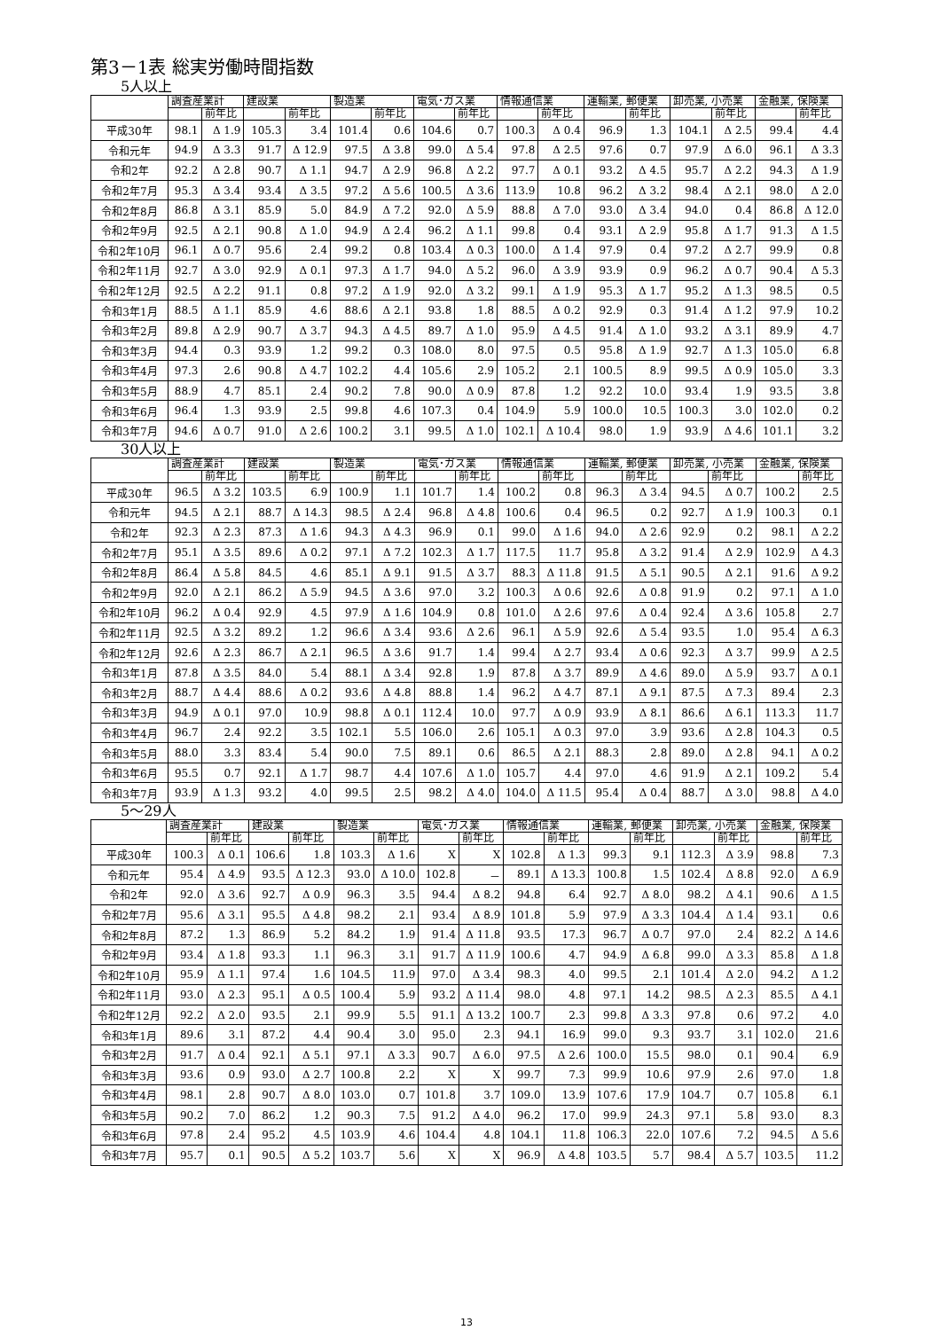第3－1表 総実労働時間指数
5人以上
| | 調査産業計 | | 建設業 | | 製造業 | | 電気･ガス業 | | 情報通信業 | | 運輸業, 郵便業 | | 卸売業, 小売業 | | 金融業, 保険業 | |
| --- | --- | --- | --- | --- | --- | --- | --- | --- | --- | --- | --- | --- | --- | --- | --- | --- |
| | | 前年比 | | 前年比 | | 前年比 | | 前年比 | | 前年比 | | 前年比 | | 前年比 | | 前年比 |
| 平成30年 | 98.1 | Δ 1.9 | 105.3 | 3.4 | 101.4 | 0.6 | 104.6 | 0.7 | 100.3 | Δ 0.4 | 96.9 | 1.3 | 104.1 | Δ 2.5 | 99.4 | 4.4 |
| 令和元年 | 94.9 | Δ 3.3 | 91.7 | Δ 12.9 | 97.5 | Δ 3.8 | 99.0 | Δ 5.4 | 97.8 | Δ 2.5 | 97.6 | 0.7 | 97.9 | Δ 6.0 | 96.1 | Δ 3.3 |
| 令和2年 | 92.2 | Δ 2.8 | 90.7 | Δ 1.1 | 94.7 | Δ 2.9 | 96.8 | Δ 2.2 | 97.7 | Δ 0.1 | 93.2 | Δ 4.5 | 95.7 | Δ 2.2 | 94.3 | Δ 1.9 |
| 令和2年7月 | 95.3 | Δ 3.4 | 93.4 | Δ 3.5 | 97.2 | Δ 5.6 | 100.5 | Δ 3.6 | 113.9 | 10.8 | 96.2 | Δ 3.2 | 98.4 | Δ 2.1 | 98.0 | Δ 2.0 |
| 令和2年8月 | 86.8 | Δ 3.1 | 85.9 | 5.0 | 84.9 | Δ 7.2 | 92.0 | Δ 5.9 | 88.8 | Δ 7.0 | 93.0 | Δ 3.4 | 94.0 | 0.4 | 86.8 | Δ 12.0 |
| 令和2年9月 | 92.5 | Δ 2.1 | 90.8 | Δ 1.0 | 94.9 | Δ 2.4 | 96.2 | Δ 1.1 | 99.8 | 0.4 | 93.1 | Δ 2.9 | 95.8 | Δ 1.7 | 91.3 | Δ 1.5 |
| 令和2年10月 | 96.1 | Δ 0.7 | 95.6 | 2.4 | 99.2 | 0.8 | 103.4 | Δ 0.3 | 100.0 | Δ 1.4 | 97.9 | 0.4 | 97.2 | Δ 2.7 | 99.9 | 0.8 |
| 令和2年11月 | 92.7 | Δ 3.0 | 92.9 | Δ 0.1 | 97.3 | Δ 1.7 | 94.0 | Δ 5.2 | 96.0 | Δ 3.9 | 93.9 | 0.9 | 96.2 | Δ 0.7 | 90.4 | Δ 5.3 |
| 令和2年12月 | 92.5 | Δ 2.2 | 91.1 | 0.8 | 97.2 | Δ 1.9 | 92.0 | Δ 3.2 | 99.1 | Δ 1.9 | 95.3 | Δ 1.7 | 95.2 | Δ 1.3 | 98.5 | 0.5 |
| 令和3年1月 | 88.5 | Δ 1.1 | 85.9 | 4.6 | 88.6 | Δ 2.1 | 93.8 | 1.8 | 88.5 | Δ 0.2 | 92.9 | 0.3 | 91.4 | Δ 1.2 | 97.9 | 10.2 |
| 令和3年2月 | 89.8 | Δ 2.9 | 90.7 | Δ 3.7 | 94.3 | Δ 4.5 | 89.7 | Δ 1.0 | 95.9 | Δ 4.5 | 91.4 | Δ 1.0 | 93.2 | Δ 3.1 | 89.9 | 4.7 |
| 令和3年3月 | 94.4 | 0.3 | 93.9 | 1.2 | 99.2 | 0.3 | 108.0 | 8.0 | 97.5 | 0.5 | 95.8 | Δ 1.9 | 92.7 | Δ 1.3 | 105.0 | 6.8 |
| 令和3年4月 | 97.3 | 2.6 | 90.8 | Δ 4.7 | 102.2 | 4.4 | 105.6 | 2.9 | 105.2 | 2.1 | 100.5 | 8.9 | 99.5 | Δ 0.9 | 105.0 | 3.3 |
| 令和3年5月 | 88.9 | 4.7 | 85.1 | 2.4 | 90.2 | 7.8 | 90.0 | Δ 0.9 | 87.8 | 1.2 | 92.2 | 10.0 | 93.4 | 1.9 | 93.5 | 3.8 |
| 令和3年6月 | 96.4 | 1.3 | 93.9 | 2.5 | 99.8 | 4.6 | 107.3 | 0.4 | 104.9 | 5.9 | 100.0 | 10.5 | 100.3 | 3.0 | 102.0 | 0.2 |
| 令和3年7月 | 94.6 | Δ 0.7 | 91.0 | Δ 2.6 | 100.2 | 3.1 | 99.5 | Δ 1.0 | 102.1 | Δ 10.4 | 98.0 | 1.9 | 93.9 | Δ 4.6 | 101.1 | 3.2 |
30人以上
| | 調査産業計 | | 建設業 | | 製造業 | | 電気･ガス業 | | 情報通信業 | | 運輸業, 郵便業 | | 卸売業, 小売業 | | 金融業, 保険業 | |
| --- | --- | --- | --- | --- | --- | --- | --- | --- | --- | --- | --- | --- | --- | --- | --- | --- |
| | | 前年比 | | 前年比 | | 前年比 | | 前年比 | | 前年比 | | 前年比 | | 前年比 | | 前年比 |
| 平成30年 | 96.5 | Δ 3.2 | 103.5 | 6.9 | 100.9 | 1.1 | 101.7 | 1.4 | 100.2 | 0.8 | 96.3 | Δ 3.4 | 94.5 | Δ 0.7 | 100.2 | 2.5 |
| 令和元年 | 94.5 | Δ 2.1 | 88.7 | Δ 14.3 | 98.5 | Δ 2.4 | 96.8 | Δ 4.8 | 100.6 | 0.4 | 96.5 | 0.2 | 92.7 | Δ 1.9 | 100.3 | 0.1 |
| 令和2年 | 92.3 | Δ 2.3 | 87.3 | Δ 1.6 | 94.3 | Δ 4.3 | 96.9 | 0.1 | 99.0 | Δ 1.6 | 94.0 | Δ 2.6 | 92.9 | 0.2 | 98.1 | Δ 2.2 |
| 令和2年7月 | 95.1 | Δ 3.5 | 89.6 | Δ 0.2 | 97.1 | Δ 7.2 | 102.3 | Δ 1.7 | 117.5 | 11.7 | 95.8 | Δ 3.2 | 91.4 | Δ 2.9 | 102.9 | Δ 4.3 |
| 令和2年8月 | 86.4 | Δ 5.8 | 84.5 | 4.6 | 85.1 | Δ 9.1 | 91.5 | Δ 3.7 | 88.3 | Δ 11.8 | 91.5 | Δ 5.1 | 90.5 | Δ 2.1 | 91.6 | Δ 9.2 |
| 令和2年9月 | 92.0 | Δ 2.1 | 86.2 | Δ 5.9 | 94.5 | Δ 3.6 | 97.0 | 3.2 | 100.3 | Δ 0.6 | 92.6 | Δ 0.8 | 91.9 | 0.2 | 97.1 | Δ 1.0 |
| 令和2年10月 | 96.2 | Δ 0.4 | 92.9 | 4.5 | 97.9 | Δ 1.6 | 104.9 | 0.8 | 101.0 | Δ 2.6 | 97.6 | Δ 0.4 | 92.4 | Δ 3.6 | 105.8 | 2.7 |
| 令和2年11月 | 92.5 | Δ 3.2 | 89.2 | 1.2 | 96.6 | Δ 3.4 | 93.6 | Δ 2.6 | 96.1 | Δ 5.9 | 92.6 | Δ 5.4 | 93.5 | 1.0 | 95.4 | Δ 6.3 |
| 令和2年12月 | 92.6 | Δ 2.3 | 86.7 | Δ 2.1 | 96.5 | Δ 3.6 | 91.7 | 1.4 | 99.4 | Δ 2.7 | 93.4 | Δ 0.6 | 92.3 | Δ 3.7 | 99.9 | Δ 2.5 |
| 令和3年1月 | 87.8 | Δ 3.5 | 84.0 | 5.4 | 88.1 | Δ 3.4 | 92.8 | 1.9 | 87.8 | Δ 3.7 | 89.9 | Δ 4.6 | 89.0 | Δ 5.9 | 93.7 | Δ 0.1 |
| 令和3年2月 | 88.7 | Δ 4.4 | 88.6 | Δ 0.2 | 93.6 | Δ 4.8 | 88.8 | 1.4 | 96.2 | Δ 4.7 | 87.1 | Δ 9.1 | 87.5 | Δ 7.3 | 89.4 | 2.3 |
| 令和3年3月 | 94.9 | Δ 0.1 | 97.0 | 10.9 | 98.8 | Δ 0.1 | 112.4 | 10.0 | 97.7 | Δ 0.9 | 93.9 | Δ 8.1 | 86.6 | Δ 6.1 | 113.3 | 11.7 |
| 令和3年4月 | 96.7 | 2.4 | 92.2 | 3.5 | 102.1 | 5.5 | 106.0 | 2.6 | 105.1 | Δ 0.3 | 97.0 | 3.9 | 93.6 | Δ 2.8 | 104.3 | 0.5 |
| 令和3年5月 | 88.0 | 3.3 | 83.4 | 5.4 | 90.0 | 7.5 | 89.1 | 0.6 | 86.5 | Δ 2.1 | 88.3 | 2.8 | 89.0 | Δ 2.8 | 94.1 | Δ 0.2 |
| 令和3年6月 | 95.5 | 0.7 | 92.1 | Δ 1.7 | 98.7 | 4.4 | 107.6 | Δ 1.0 | 105.7 | 4.4 | 97.0 | 4.6 | 91.9 | Δ 2.1 | 109.2 | 5.4 |
| 令和3年7月 | 93.9 | Δ 1.3 | 93.2 | 4.0 | 99.5 | 2.5 | 98.2 | Δ 4.0 | 104.0 | Δ 11.5 | 95.4 | Δ 0.4 | 88.7 | Δ 3.0 | 98.8 | Δ 4.0 |
5～29人
| | 調査産業計 | | 建設業 | | 製造業 | | 電気･ガス業 | | 情報通信業 | | 運輸業, 郵便業 | | 卸売業, 小売業 | | 金融業, 保険業 | |
| --- | --- | --- | --- | --- | --- | --- | --- | --- | --- | --- | --- | --- | --- | --- | --- | --- |
| | | 前年比 | | 前年比 | | 前年比 | | 前年比 | | 前年比 | | 前年比 | | 前年比 | | 前年比 |
| 平成30年 | 100.3 | Δ 0.1 | 106.6 | 1.8 | 103.3 | Δ 1.6 | X | X | 102.8 | Δ 1.3 | 99.3 | 9.1 | 112.3 | Δ 3.9 | 98.8 | 7.3 |
| 令和元年 | 95.4 | Δ 4.9 | 93.5 | Δ 12.3 | 93.0 | Δ 10.0 | 102.8 | － | 89.1 | Δ 13.3 | 100.8 | 1.5 | 102.4 | Δ 8.8 | 92.0 | Δ 6.9 |
| 令和2年 | 92.0 | Δ 3.6 | 92.7 | Δ 0.9 | 96.3 | 3.5 | 94.4 | Δ 8.2 | 94.8 | 6.4 | 92.7 | Δ 8.0 | 98.2 | Δ 4.1 | 90.6 | Δ 1.5 |
| 令和2年7月 | 95.6 | Δ 3.1 | 95.5 | Δ 4.8 | 98.2 | 2.1 | 93.4 | Δ 8.9 | 101.8 | 5.9 | 97.9 | Δ 3.3 | 104.4 | Δ 1.4 | 93.1 | 0.6 |
| 令和2年8月 | 87.2 | 1.3 | 86.9 | 5.2 | 84.2 | 1.9 | 91.4 | Δ 11.8 | 93.5 | 17.3 | 96.7 | Δ 0.7 | 97.0 | 2.4 | 82.2 | Δ 14.6 |
| 令和2年9月 | 93.4 | Δ 1.8 | 93.3 | 1.1 | 96.3 | 3.1 | 91.7 | Δ 11.9 | 100.6 | 4.7 | 94.9 | Δ 6.8 | 99.0 | Δ 3.3 | 85.8 | Δ 1.8 |
| 令和2年10月 | 95.9 | Δ 1.1 | 97.4 | 1.6 | 104.5 | 11.9 | 97.0 | Δ 3.4 | 98.3 | 4.0 | 99.5 | 2.1 | 101.4 | Δ 2.0 | 94.2 | Δ 1.2 |
| 令和2年11月 | 93.0 | Δ 2.3 | 95.1 | Δ 0.5 | 100.4 | 5.9 | 93.2 | Δ 11.4 | 98.0 | 4.8 | 97.1 | 14.2 | 98.5 | Δ 2.3 | 85.5 | Δ 4.1 |
| 令和2年12月 | 92.2 | Δ 2.0 | 93.5 | 2.1 | 99.9 | 5.5 | 91.1 | Δ 13.2 | 100.7 | 2.3 | 99.8 | Δ 3.3 | 97.8 | 0.6 | 97.2 | 4.0 |
| 令和3年1月 | 89.6 | 3.1 | 87.2 | 4.4 | 90.4 | 3.0 | 95.0 | 2.3 | 94.1 | 16.9 | 99.0 | 9.3 | 93.7 | 3.1 | 102.0 | 21.6 |
| 令和3年2月 | 91.7 | Δ 0.4 | 92.1 | Δ 5.1 | 97.1 | Δ 3.3 | 90.7 | Δ 6.0 | 97.5 | Δ 2.6 | 100.0 | 15.5 | 98.0 | 0.1 | 90.4 | 6.9 |
| 令和3年3月 | 93.6 | 0.9 | 93.0 | Δ 2.7 | 100.8 | 2.2 | X | X | 99.7 | 7.3 | 99.9 | 10.6 | 97.9 | 2.6 | 97.0 | 1.8 |
| 令和3年4月 | 98.1 | 2.8 | 90.7 | Δ 8.0 | 103.0 | 0.7 | 101.8 | 3.7 | 109.0 | 13.9 | 107.6 | 17.9 | 104.7 | 0.7 | 105.8 | 6.1 |
| 令和3年5月 | 90.2 | 7.0 | 86.2 | 1.2 | 90.3 | 7.5 | 91.2 | Δ 4.0 | 96.2 | 17.0 | 99.9 | 24.3 | 97.1 | 5.8 | 93.0 | 8.3 |
| 令和3年6月 | 97.8 | 2.4 | 95.2 | 4.5 | 103.9 | 4.6 | 104.4 | 4.8 | 104.1 | 11.8 | 106.3 | 22.0 | 107.6 | 7.2 | 94.5 | Δ 5.6 |
| 令和3年7月 | 95.7 | 0.1 | 90.5 | Δ 5.2 | 103.7 | 5.6 | X | X | 96.9 | Δ 4.8 | 103.5 | 5.7 | 98.4 | Δ 5.7 | 103.5 | 11.2 |
13